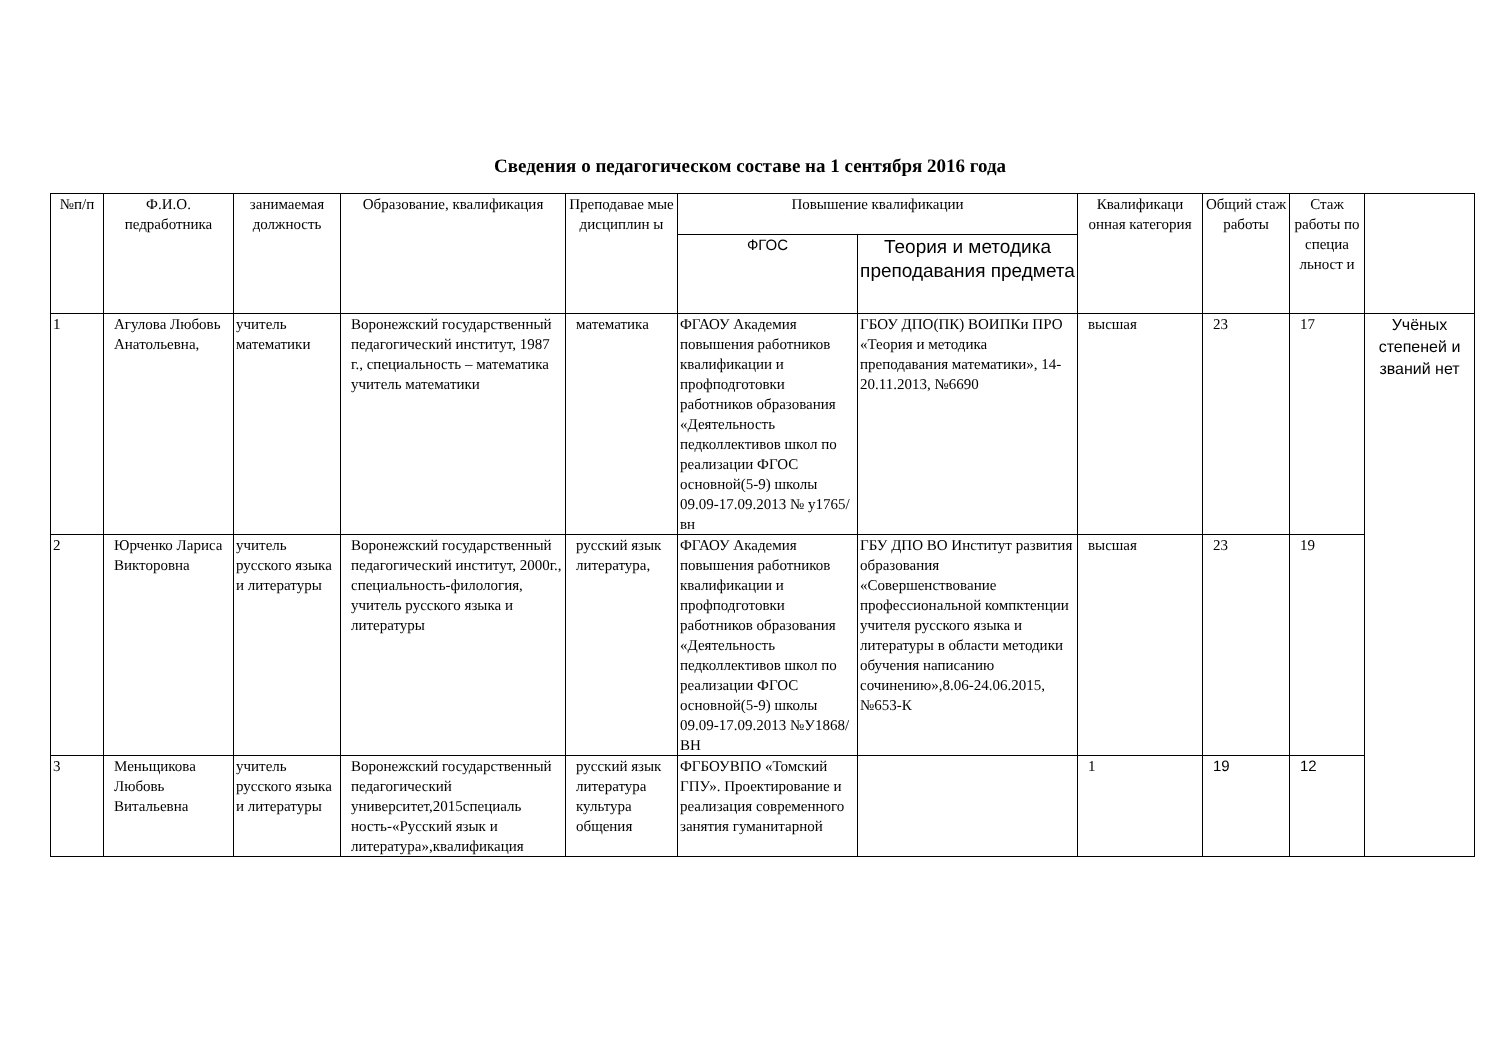Сведения о педагогическом составе на 1 сентября 2016 года
| №п/п | Ф.И.О. педработника | занимаемая должность | Образование, квалификация | Преподавае мые дисциплин ы | Повышение квалификации | | Квалификаци онная категория | Общий стаж работы | Стаж работы по специа льност и | |
| --- | --- | --- | --- | --- | --- | --- | --- | --- | --- | --- |
| | | | | | ФГОС | Теория и методика преподавания предмета | | | | |
| 1 | Агулова Любовь Анатольевна, | учитель математики | Воронежский государственный педагогический институт, 1987 г., специальность – математика учитель математики | математика | ФГАОУ Академия повышения работников квалификации и профподготовки работников образования «Деятельность педколлективов школ по реализации ФГОС основной(5-9) школы 09.09-17.09.2013 № у1765/вн | ГБОУ ДПО(ПК) ВОИПКи ПРО «Теория и методика преподавания математики», 14-20.11.2013, №6690 | высшая | 23 | 17 | Учёных степеней и званий нет |
| 2 | Юрченко Лариса Викторовна | учитель русского языка и литературы | Воронежский государственный педагогический институт, 2000г., специальность-филология, учитель русского языка и литературы | русский язык литература, | ФГАОУ Академия повышения работников квалификации и профподготовки работников образования «Деятельность педколлективов школ по реализации ФГОС основной(5-9) школы 09.09-17.09.2013 №У1868/ВН | ГБУ ДПО ВО Институт развития образования «Совершенствование профессиональной компктенции учителя русского языка и литературы в области методики обучения написанию сочинению»,8.06-24.06.2015, №653-К | высшая | 23 | 19 | |
| 3 | Меньщикова Любовь Витальевна | учитель русского языка и литературы | Воронежский государственный педагогический университет,2015специаль ность-«Русский язык и литература»,квалификация | русский язык литература культура общения | ФГБОУВПО «Томский ГПУ». Проектирование и реализация современного занятия гуманитарной | | 1 | 19 | 12 | |